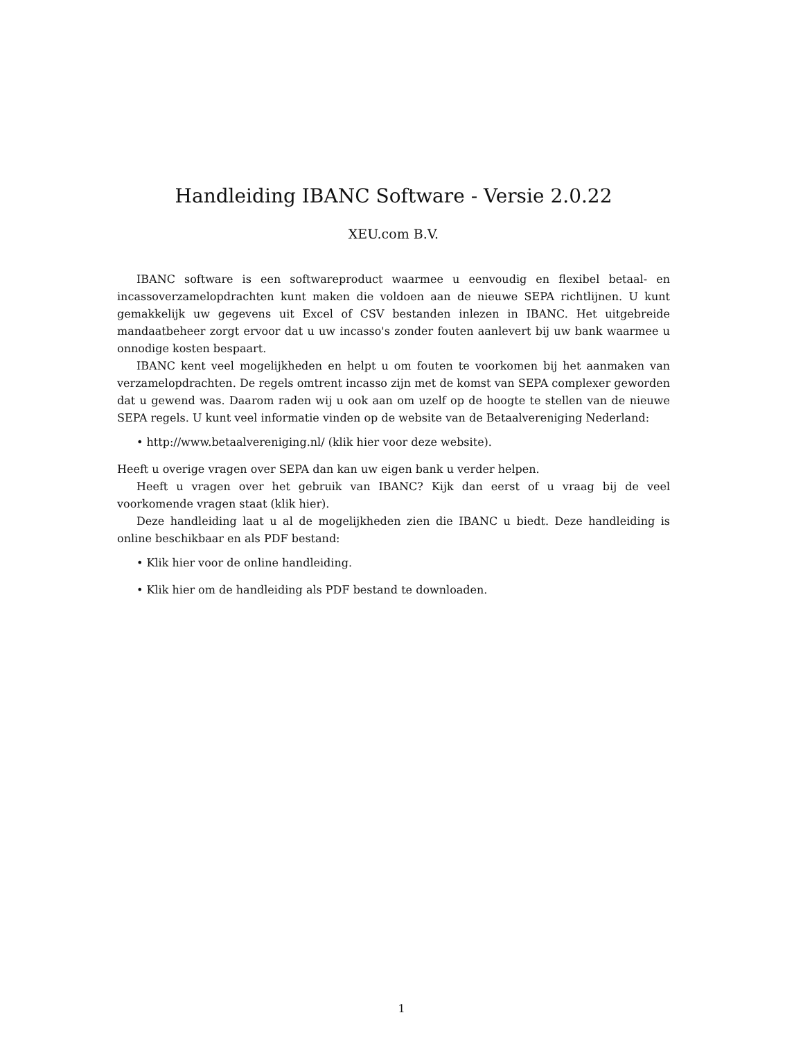Handleiding IBANC Software - Versie 2.0.22
XEU.com B.V.
IBANC software is een softwareproduct waarmee u eenvoudig en flexibel betaal- en incassoverzamelopdrachten kunt maken die voldoen aan de nieuwe SEPA richtlijnen. U kunt gemakkelijk uw gegevens uit Excel of CSV bestanden inlezen in IBANC. Het uitgebreide mandaatbeheer zorgt ervoor dat u uw incasso's zonder fouten aanlevert bij uw bank waarmee u onnodige kosten bespaart.
IBANC kent veel mogelijkheden en helpt u om fouten te voorkomen bij het aanmaken van verzamelopdrachten. De regels omtrent incasso zijn met de komst van SEPA complexer geworden dat u gewend was. Daarom raden wij u ook aan om uzelf op de hoogte te stellen van de nieuwe SEPA regels. U kunt veel informatie vinden op de website van de Betaalvereniging Nederland:
• http://www.betaalvereniging.nl/ (klik hier voor deze website).
Heeft u overige vragen over SEPA dan kan uw eigen bank u verder helpen.
Heeft u vragen over het gebruik van IBANC? Kijk dan eerst of u vraag bij de veel voorkomende vragen staat (klik hier).
Deze handleiding laat u al de mogelijkheden zien die IBANC u biedt. Deze handleiding is online beschikbaar en als PDF bestand:
• Klik hier voor de online handleiding.
• Klik hier om de handleiding als PDF bestand te downloaden.
1